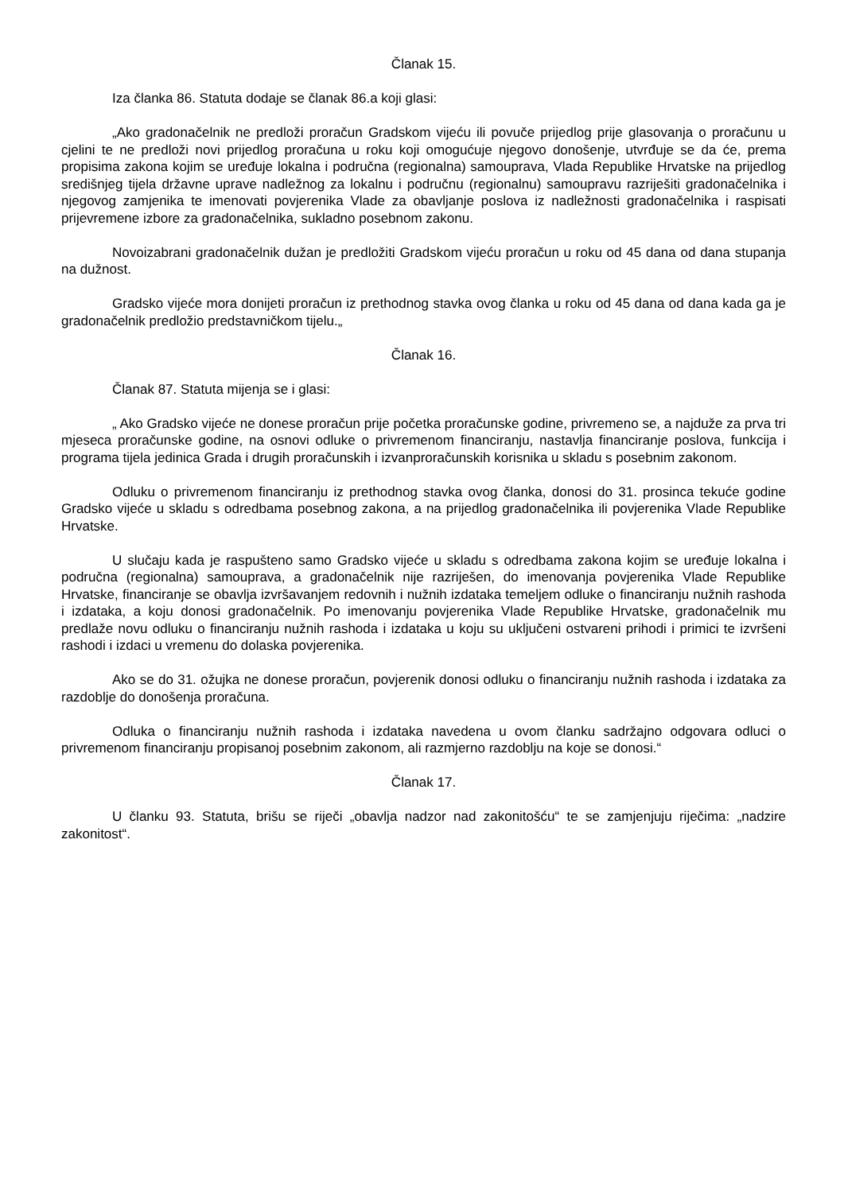Članak 15.
Iza članka 86. Statuta dodaje se članak 86.a koji glasi:
„Ako gradonačelnik ne predloži proračun Gradskom vijeću ili povuče prijedlog prije glasovanja o proračunu u cjelini te ne predloži novi prijedlog proračuna u roku koji omogućuje njegovo donošenje, utvrđuje se da će, prema propisima zakona kojim se uređuje lokalna i područna (regionalna) samouprava, Vlada Republike Hrvatske na prijedlog središnjeg tijela državne uprave nadležnog za lokalnu i područnu (regionalnu) samoupravu razriješiti gradonačelnika i njegovog zamjenika te imenovati povjerenika Vlade za obavljanje poslova iz nadležnosti gradonačelnika i raspisati prijevremene izbore za gradonačelnika, sukladno posebnom zakonu.
Novoizabrani gradonačelnik dužan je predložiti Gradskom vijeću proračun u roku od 45 dana od dana stupanja na dužnost.
Gradsko vijeće mora donijeti proračun iz prethodnog stavka ovog članka u roku od 45 dana od dana kada ga je gradonačelnik predložio predstavničkom tijelu.„
Članak 16.
Članak 87. Statuta mijenja se i glasi:
„ Ako Gradsko vijeće ne donese proračun prije početka proračunske godine, privremeno se, a najduže za prva tri mjeseca proračunske godine, na osnovi odluke o privremenom financiranju, nastavlja financiranje poslova, funkcija i programa tijela jedinica Grada i drugih proračunskih i izvanproračunskih korisnika u skladu s posebnim zakonom.
Odluku o privremenom financiranju iz prethodnog stavka ovog članka, donosi do 31. prosinca tekuće godine Gradsko vijeće u skladu s odredbama posebnog zakona, a na prijedlog gradonačelnika ili povjerenika Vlade Republike Hrvatske.
U slučaju kada je raspušteno samo Gradsko vijeće u skladu s odredbama zakona kojim se uređuje lokalna i područna (regionalna) samouprava, a gradonačelnik nije razriješen, do imenovanja povjerenika Vlade Republike Hrvatske, financiranje se obavlja izvršavanjem redovnih i nužnih izdataka temeljem odluke o financiranju nužnih rashoda i izdataka, a koju donosi gradonačelnik. Po imenovanju povjerenika Vlade Republike Hrvatske, gradonačelnik mu predlaže novu odluku o financiranju nužnih rashoda i izdataka u koju su uključeni ostvareni prihodi i primici te izvršeni rashodi i izdaci u vremenu do dolaska povjerenika.
Ako se do 31. ožujka ne donese proračun, povjerenik donosi odluku o financiranju nužnih rashoda i izdataka za razdoblje do donošenja proračuna.
Odluka o financiranju nužnih rashoda i izdataka navedena u ovom članku sadržajno odgovara odluci o privremenom financiranju propisanoj posebnim zakonom, ali razmjerno razdoblju na koje se donosi.“
Članak 17.
U članku 93. Statuta, brišu se riječi „obavlja nadzor nad zakonitošću“ te se zamjenjuju riječima: „nadzire zakonitost“.